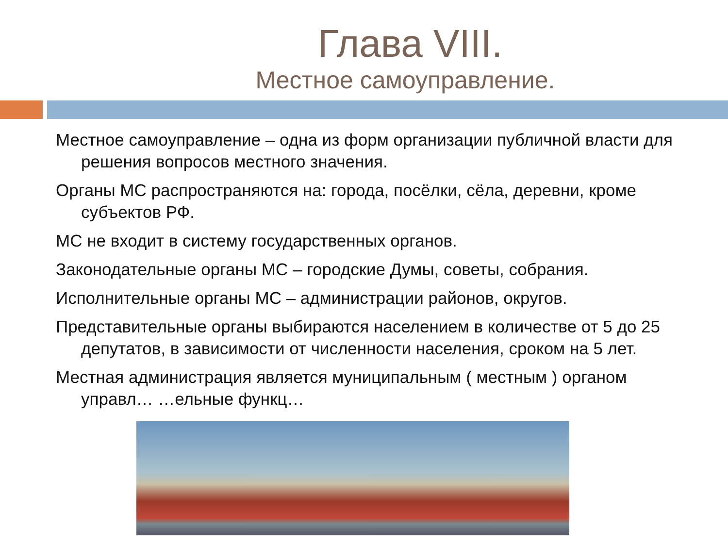Глава VIII.
Местное самоуправление.
Местное самоуправление – одна из форм организации публичной власти для решения вопросов местного значения.
Органы МС распространяются на: города, посёлки, сёла, деревни, кроме субъектов РФ.
МС не входит в систему государственных органов.
Законодательные органы МС – городские Думы, советы, собрания.
Исполнительные органы МС – администрации районов, округов.
Представительные органы выбираются населением в количестве от 5 до 25 депутатов, в зависимости от численности населения, сроком на 5 лет.
Местная администрация является муниципальным ( местным ) органом управл… …ельные функц…